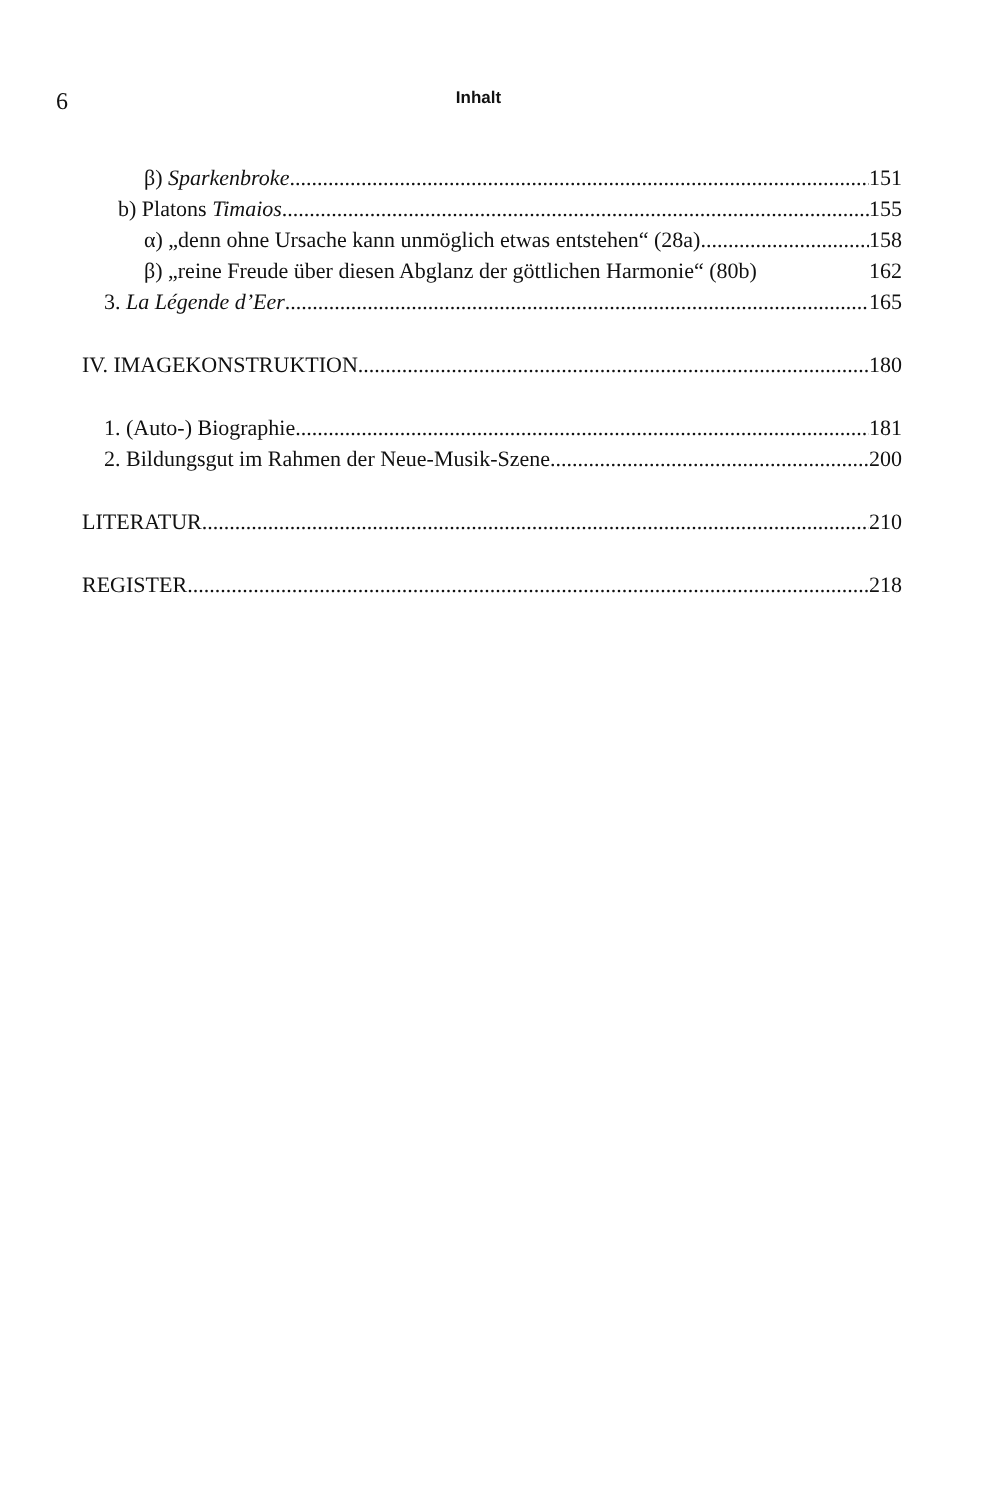6 Inhalt
β) Sparkenbroke 151
b) Platons Timaios 155
α) „denn ohne Ursache kann unmöglich etwas entstehen“ (28a) 158
β) „reine Freude über diesen Abglanz der göttlichen Harmonie“ (80b) 162
3. La Légende d’Eer 165
IV. IMAGEKONSTRUKTION 180
1. (Auto-) Biographie 181
2. Bildungsgut im Rahmen der Neue-Musik-Szene 200
LITERATUR 210
REGISTER 218